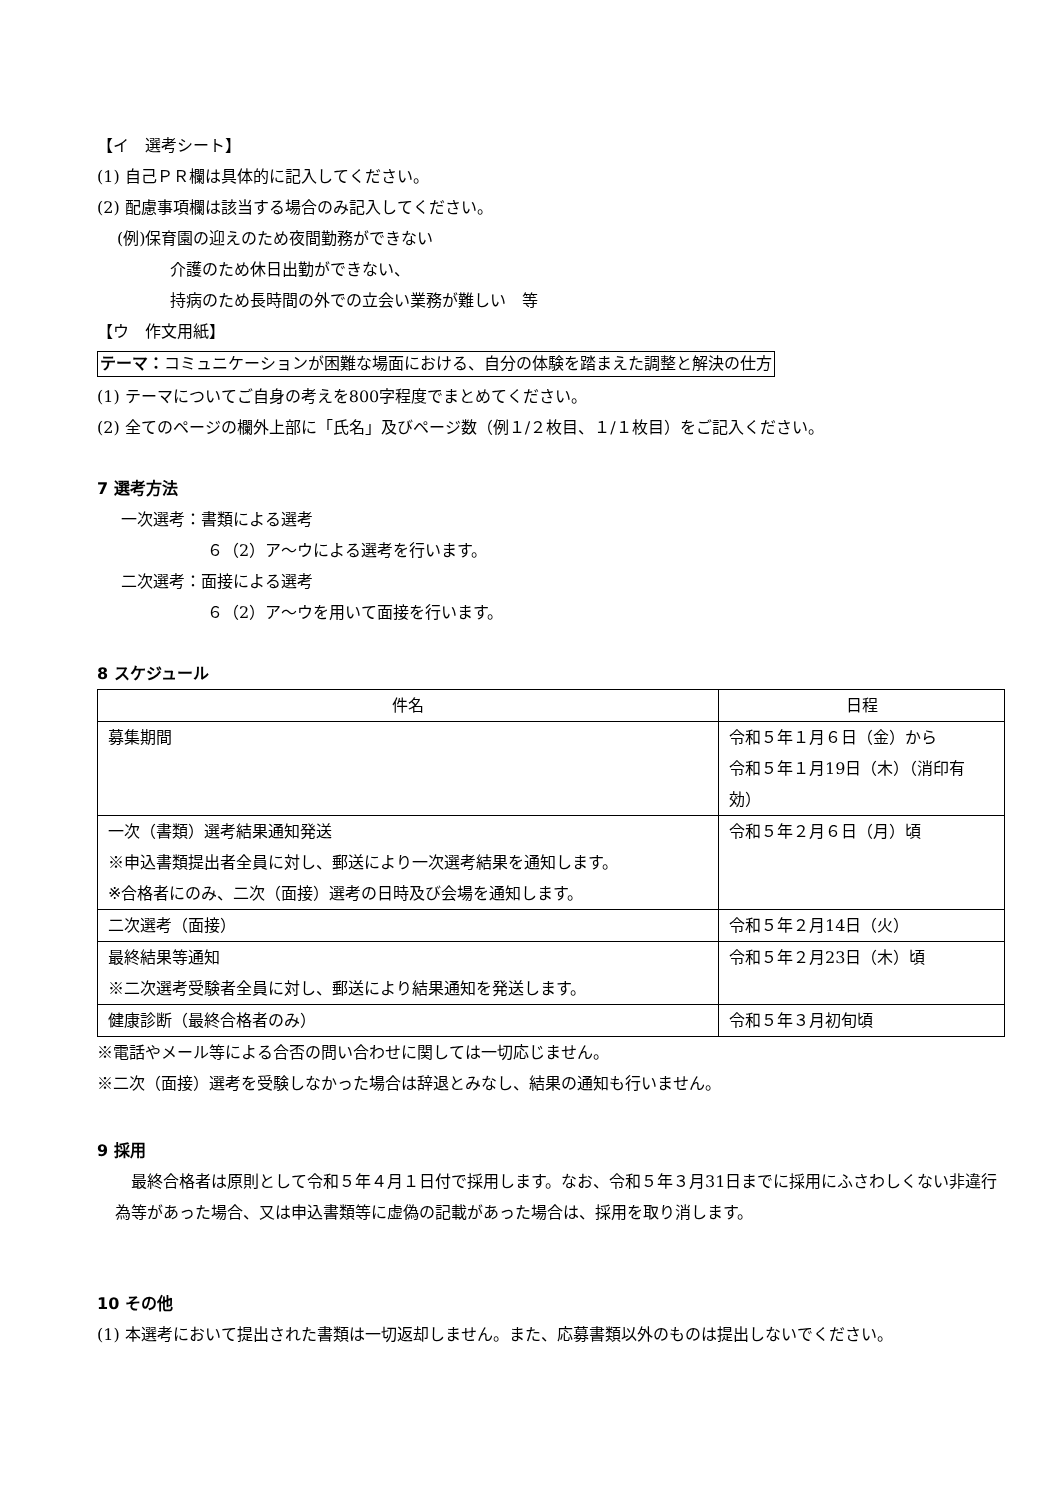【イ　選考シート】
(1) 自己ＰＲ欄は具体的に記入してください。
(2) 配慮事項欄は該当する場合のみ記入してください。
(例)保育園の迎えのため夜間勤務ができない
介護のため休日出勤ができない、
持病のため長時間の外での立会い業務が難しい　等
【ウ　作文用紙】
テーマ：コミュニケーションが困難な場面における、自分の体験を踏まえた調整と解決の仕方
(1) テーマについてご自身の考えを800字程度でまとめてください。
(2) 全てのページの欄外上部に「氏名」及びページ数（例１/２枚目、１/１枚目）をご記入ください。
7 選考方法
一次選考：書類による選考
６（2）ア～ウによる選考を行います。
二次選考：面接による選考
６（2）ア～ウを用いて面接を行います。
8 スケジュール
| 件名 | 日程 |
| --- | --- |
| 募集期間 | 令和５年１月６日（金）から 令和５年１月19日（木）（消印有効） |
| 一次（書類）選考結果通知発送 ※申込書類提出者全員に対し、郵送により一次選考結果を通知します。 ※合格者にのみ、二次（面接）選考の日時及び会場を通知します。 | 令和５年２月６日（月）頃 |
| 二次選考（面接） | 令和５年２月14日（火） |
| 最終結果等通知 ※二次選考受験者全員に対し、郵送により結果通知を発送します。 | 令和５年２月23日（木）頃 |
| 健康診断（最終合格者のみ） | 令和５年３月初旬頃 |
※電話やメール等による合否の問い合わせに関しては一切応じません。
※二次（面接）選考を受験しなかった場合は辞退とみなし、結果の通知も行いません。
9 採用
　最終合格者は原則として令和５年４月１日付で採用します。なお、令和５年３月31日までに採用にふさわしくない非違行為等があった場合、又は申込書類等に虚偽の記載があった場合は、採用を取り消します。
10 その他
(1) 本選考において提出された書類は一切返却しません。また、応募書類以外のものは提出しないでください。